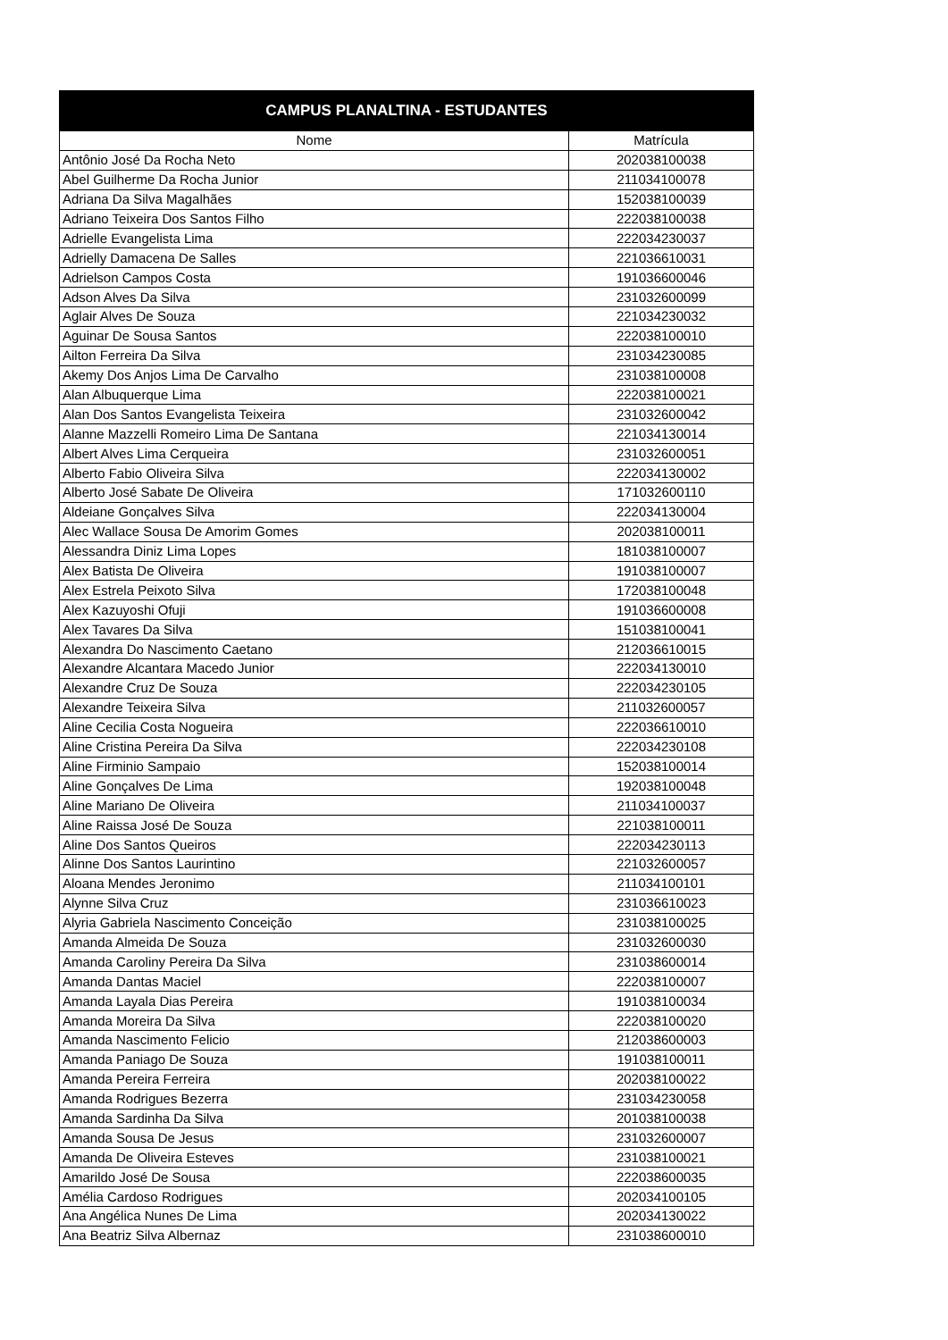| CAMPUS PLANALTINA - ESTUDANTES | |
| --- | --- |
| Nome | Matrícula |
| Antônio José Da Rocha Neto | 202038100038 |
| Abel Guilherme Da Rocha Junior | 211034100078 |
| Adriana Da Silva Magalhães | 152038100039 |
| Adriano Teixeira Dos Santos Filho | 222038100038 |
| Adrielle Evangelista Lima | 222034230037 |
| Adrielly Damacena De Salles | 221036610031 |
| Adrielson Campos Costa | 191036600046 |
| Adson Alves Da Silva | 231032600099 |
| Aglair Alves De Souza | 221034230032 |
| Aguinar De Sousa Santos | 222038100010 |
| Ailton Ferreira Da Silva | 231034230085 |
| Akemy Dos Anjos Lima De Carvalho | 231038100008 |
| Alan Albuquerque Lima | 222038100021 |
| Alan Dos Santos Evangelista Teixeira | 231032600042 |
| Alanne Mazzelli Romeiro Lima De Santana | 221034130014 |
| Albert Alves Lima Cerqueira | 231032600051 |
| Alberto Fabio Oliveira Silva | 222034130002 |
| Alberto José Sabate De Oliveira | 171032600110 |
| Aldeiane Gonçalves Silva | 222034130004 |
| Alec Wallace Sousa De Amorim Gomes | 202038100011 |
| Alessandra Diniz Lima Lopes | 181038100007 |
| Alex Batista De Oliveira | 191038100007 |
| Alex Estrela Peixoto Silva | 172038100048 |
| Alex Kazuyoshi Ofuji | 191036600008 |
| Alex Tavares Da Silva | 151038100041 |
| Alexandra Do Nascimento Caetano | 212036610015 |
| Alexandre Alcantara Macedo Junior | 222034130010 |
| Alexandre Cruz De Souza | 222034230105 |
| Alexandre Teixeira Silva | 211032600057 |
| Aline Cecilia Costa Nogueira | 222036610010 |
| Aline Cristina Pereira Da Silva | 222034230108 |
| Aline Firminio Sampaio | 152038100014 |
| Aline Gonçalves De Lima | 192038100048 |
| Aline Mariano De Oliveira | 211034100037 |
| Aline Raissa José De Souza | 221038100011 |
| Aline Dos Santos Queiros | 222034230113 |
| Alinne Dos Santos Laurintino | 221032600057 |
| Aloana Mendes Jeronimo | 211034100101 |
| Alynne Silva Cruz | 231036610023 |
| Alyria Gabriela Nascimento Conceição | 231038100025 |
| Amanda Almeida De Souza | 231032600030 |
| Amanda Caroliny Pereira Da Silva | 231038600014 |
| Amanda Dantas Maciel | 222038100007 |
| Amanda Layala Dias Pereira | 191038100034 |
| Amanda Moreira Da Silva | 222038100020 |
| Amanda Nascimento Felicio | 212038600003 |
| Amanda Paniago De Souza | 191038100011 |
| Amanda Pereira Ferreira | 202038100022 |
| Amanda Rodrigues Bezerra | 231034230058 |
| Amanda Sardinha Da Silva | 201038100038 |
| Amanda Sousa De Jesus | 231032600007 |
| Amanda De Oliveira Esteves | 231038100021 |
| Amarildo José De Sousa | 222038600035 |
| Amélia Cardoso Rodrigues | 202034100105 |
| Ana Angélica Nunes De Lima | 202034130022 |
| Ana Beatriz Silva Albernaz | 231038600010 |